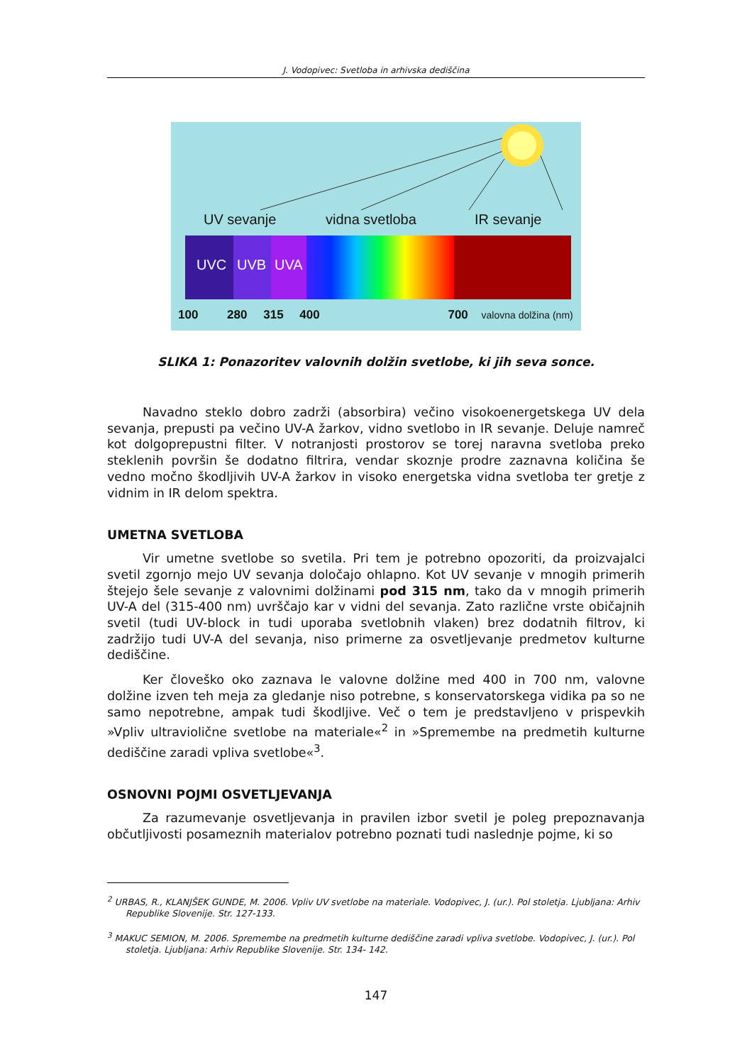J. Vodopivec: Svetloba in arhivska dediščina
UV sevanje vidna svetloba IR sevanje
UVC UVB UVA
100 280 315 400 700 valovna dolžina (nm)
SLIKA 1: Ponazoritev valovnih dolžin svetlobe, ki jih seva sonce.
Navadno steklo dobro zadrži (absorbira) večino visokoenergetskega UV dela sevanja, prepusti pa večino UV-A žarkov, vidno svetlobo in IR sevanje. Deluje namreč kot dolgoprepustni filter. V notranjosti prostorov se torej naravna svetloba preko steklenih površin še dodatno filtrira, vendar skoznje prodre zaznavna količina še vedno močno škodljivih UV-A žarkov in visoko energetska vidna svetloba ter gretje z vidnim in IR delom spektra.
UMETNA SVETLOBA
Vir umetne svetlobe so svetila. Pri tem je potrebno opozoriti, da proizvajalci svetil zgornjo mejo UV sevanja določajo ohlapno. Kot UV sevanje v mnogih primerih štejejo šele sevanje z valovnimi dolžinami pod 315 nm, tako da v mnogih primerih UV-A del (315-400 nm) uvrščajo kar v vidni del sevanja. Zato različne vrste običajnih svetil (tudi UV-block in tudi uporaba svetlobnih vlaken) brez dodatnih filtrov, ki zadržijo tudi UV-A del sevanja, niso primerne za osvetljevanje predmetov kulturne dediščine.
Ker človeško oko zaznava le valovne dolžine med 400 in 700 nm, valovne dolžine izven teh meja za gledanje niso potrebne, s konservatorskega vidika pa so ne samo nepotrebne, ampak tudi škodljive. Več o tem je predstavljeno v prispevkih »Vpliv ultraviolične svetlobe na materiale«<sup>2</sup> in »Spremembe na predmetih kulturne dediščine zaradi vpliva svetlobe«<sup>3</sup>.
OSNOVNI POJMI OSVETLJEVANJA
Za razumevanje osvetljevanja in pravilen izbor svetil je poleg prepoznavanja občutljivosti posameznih materialov potrebno poznati tudi naslednje pojme, ki so
<sup>2</sup> URBAS, R., KLANJŠEK GUNDE, M. 2006. Vpliv UV svetlobe na materiale. Vodopivec, J. (ur.). Pol stoletja. Ljubljana: Arhiv Republike Slovenije. Str. 127-133.
<sup>3</sup> MAKUC SEMION, M. 2006. Spremembe na predmetih kulturne dediščine zaradi vpliva svetlobe. Vodopivec, J. (ur.). Pol stoletja. Ljubljana: Arhiv Republike Slovenije. Str. 134- 142.
147